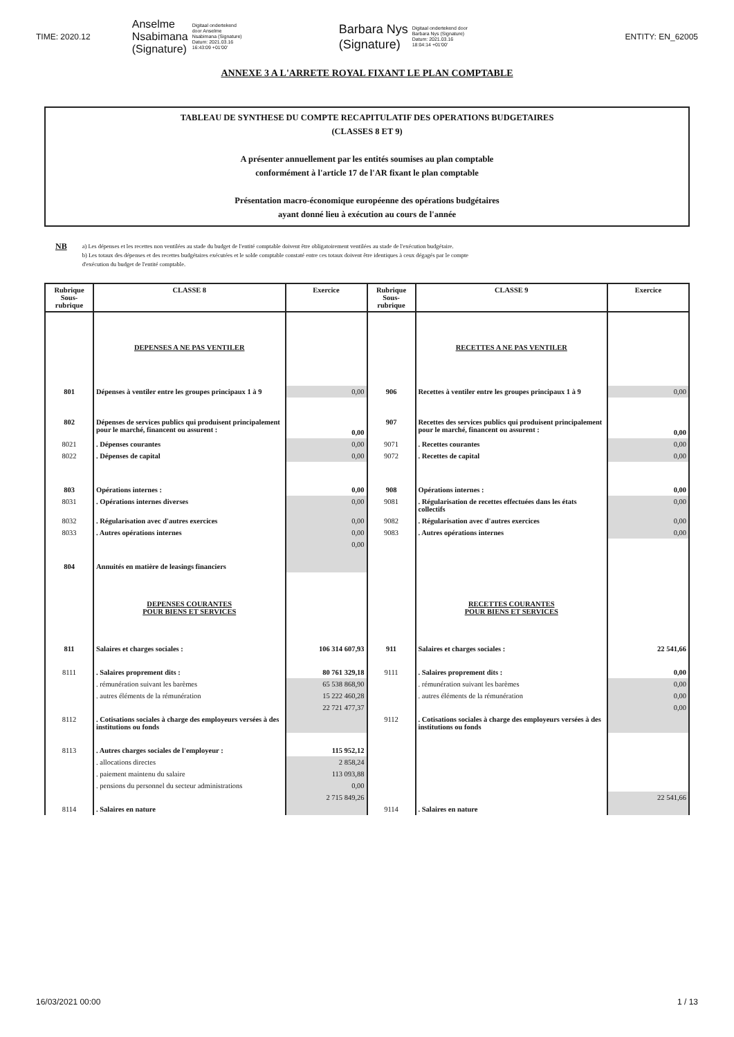TIME: 2020.12 Anselme
Nsabimana
(Signature) Digitaal ondertekend
door Anselme
Nsabimana (Signature)
Datum: 2021.03.16
16:43:09 +01'00' Barbara Nys
(Signature) Digitaal ondertekend door
Barbara Nys (Signature)
Datum: 2021.03.16
18:04:14 +01'00' ENTITY: EN_62005
ANNEXE 3 A L'ARRETE ROYAL FIXANT LE PLAN COMPTABLE
TABLEAU DE SYNTHESE DU COMPTE RECAPITULATIF DES OPERATIONS BUDGETAIRES
(CLASSES 8 ET 9)
A présenter annuellement par les entités soumises au plan comptable
conformément à l'article 17 de l'AR fixant le plan comptable
Présentation macro-économique européenne des opérations budgétaires
ayant donné lieu à exécution au cours de l'année
NB
a) Les dépenses et les recettes non ventilées au stade du budget de l'entité comptable doivent être obligatoirement ventilées au stade de l'exécution budgétaire.
b) Les totaux des dépenses et des recettes budgétaires exécutées et le solde comptable constaté entre ces totaux doivent être identiques à ceux dégagés par le compte
d'exécution du budget de l'entité comptable.
| Rubrique Sous-rubrique | CLASSE 8 | Exercice | Rubrique Sous-rubrique | CLASSE 9 | Exercice |
| --- | --- | --- | --- | --- | --- |
| | DEPENSES A NE PAS VENTILER | | | RECETTES A NE PAS VENTILER | |
| 801 | Dépenses à ventiler entre les groupes principaux 1 à 9 | 0,00 | 906 | Recettes à ventiler entre les groupes principaux 1 à 9 | 0,00 |
| 802 | Dépenses de services publics qui produisent principalement pour le marché, financent ou assurent : | 0,00 | 907 | Recettes des services publics qui produisent principalement pour le marché, financent ou assurent : | 0,00 |
| 8021 | . Dépenses courantes | 0,00 | 9071 | . Recettes courantes | 0,00 |
| 8022 | . Dépenses de capital | 0,00 | 9072 | . Recettes de capital | 0,00 |
| 803 | Opérations internes : | 0,00 | 908 | Opérations internes : | 0,00 |
| 8031 | . Opérations internes diverses | 0,00 | 9081 | . Régularisation de recettes effectuées dans les états collectifs | 0,00 |
| 8032 | . Régularisation avec d'autres exercices | 0,00 | 9082 | . Régularisation avec d'autres exercices | 0,00 |
| 8033 | . Autres opérations internes | 0,00 | 9083 | . Autres opérations internes | 0,00 |
| 804 | Annuités en matière de leasings financiers | 0,00 | | | |
| | DEPENSES COURANTES POUR BIENS ET SERVICES | | | RECETTES COURANTES POUR BIENS ET SERVICES | |
| 811 | Salaires et charges sociales : | 106 314 607,93 | 911 | Salaires et charges sociales : | 22 541,66 |
| 8111 | . Salaires proprement dits : | 80 761 329,18 | 9111 | . Salaires proprement dits : | 0,00 |
| | . rémunération suivant les barèmes | 65 538 868,90 | | . rémunération suivant les barèmes | 0,00 |
| | . autres éléments de la rémunération | 15 222 460,28 | | . autres éléments de la rémunération | 0,00 |
| 8112 | . Cotisations sociales à charge des employeurs versées à des institutions ou fonds | 22 721 477,37 | 9112 | . Cotisations sociales à charge des employeurs versées à des institutions ou fonds | 0,00 |
| 8113 | . Autres charges sociales de l'employeur : | 115 952,12 | | | |
| | . allocations directes | 2 858,24 | | | |
| | . paiement maintenu du salaire | 113 093,88 | | | |
| | . pensions du personnel du secteur administrations | 0,00 | | | |
| 8114 | . Salaires en nature | 2 715 849,26 | 9114 | . Salaires en nature | 22 541,66 |
16/03/2021 00:00 1 / 13